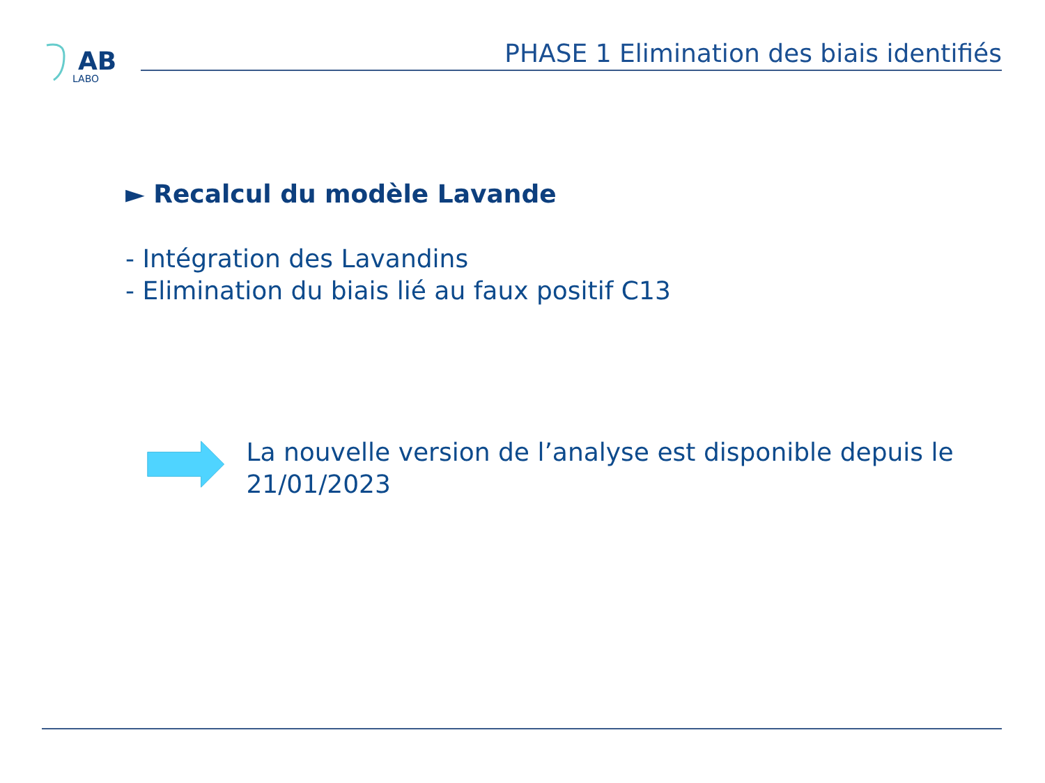AB
LABO
PHASE 1 Elimination des biais identifiés
► Recalcul du modèle Lavande
- Intégration des Lavandins
- Elimination du biais lié au faux positif C13
La nouvelle version de l’analyse est disponible depuis le 21/01/2023